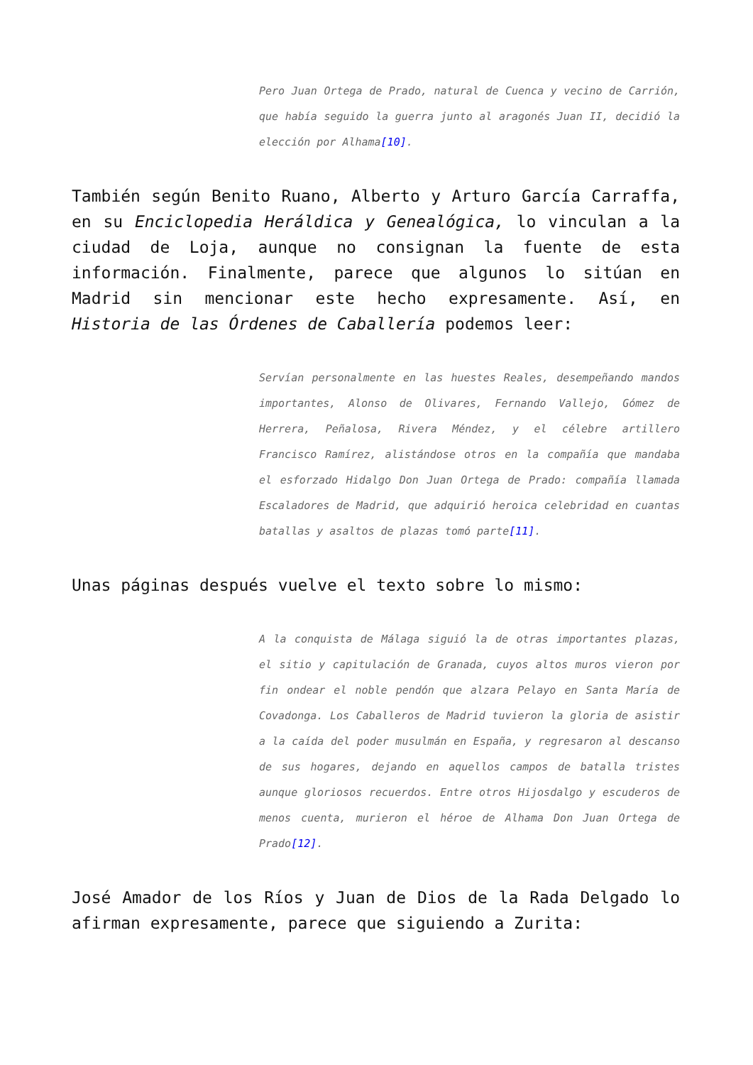Pero Juan Ortega de Prado, natural de Cuenca y vecino de Carrión, que había seguido la guerra junto al aragonés Juan II, decidió la elección por Alhama[10].
También según Benito Ruano, Alberto y Arturo García Carraffa, en su Enciclopedia Heráldica y Genealógica, lo vinculan a la ciudad de Loja, aunque no consignan la fuente de esta información. Finalmente, parece que algunos lo sitúan en Madrid sin mencionar este hecho expresamente. Así, en Historia de las Órdenes de Caballería podemos leer:
Servían personalmente en las huestes Reales, desempeñando mandos importantes, Alonso de Olivares, Fernando Vallejo, Gómez de Herrera, Peñalosa, Rivera Méndez, y el célebre artillero Francisco Ramírez, alistándose otros en la compañía que mandaba el esforzado Hidalgo Don Juan Ortega de Prado: compañía llamada Escaladores de Madrid, que adquirió heroica celebridad en cuantas batallas y asaltos de plazas tomó parte[11].
Unas páginas después vuelve el texto sobre lo mismo:
A la conquista de Málaga siguió la de otras importantes plazas, el sitio y capitulación de Granada, cuyos altos muros vieron por fin ondear el noble pendón que alzara Pelayo en Santa María de Covadonga. Los Caballeros de Madrid tuvieron la gloria de asistir a la caída del poder musulmán en España, y regresaron al descanso de sus hogares, dejando en aquellos campos de batalla tristes aunque gloriosos recuerdos. Entre otros Hijosdalgo y escuderos de menos cuenta, murieron el héroe de Alhama Don Juan Ortega de Prado[12].
José Amador de los Ríos y Juan de Dios de la Rada Delgado lo afirman expresamente, parece que siguiendo a Zurita: